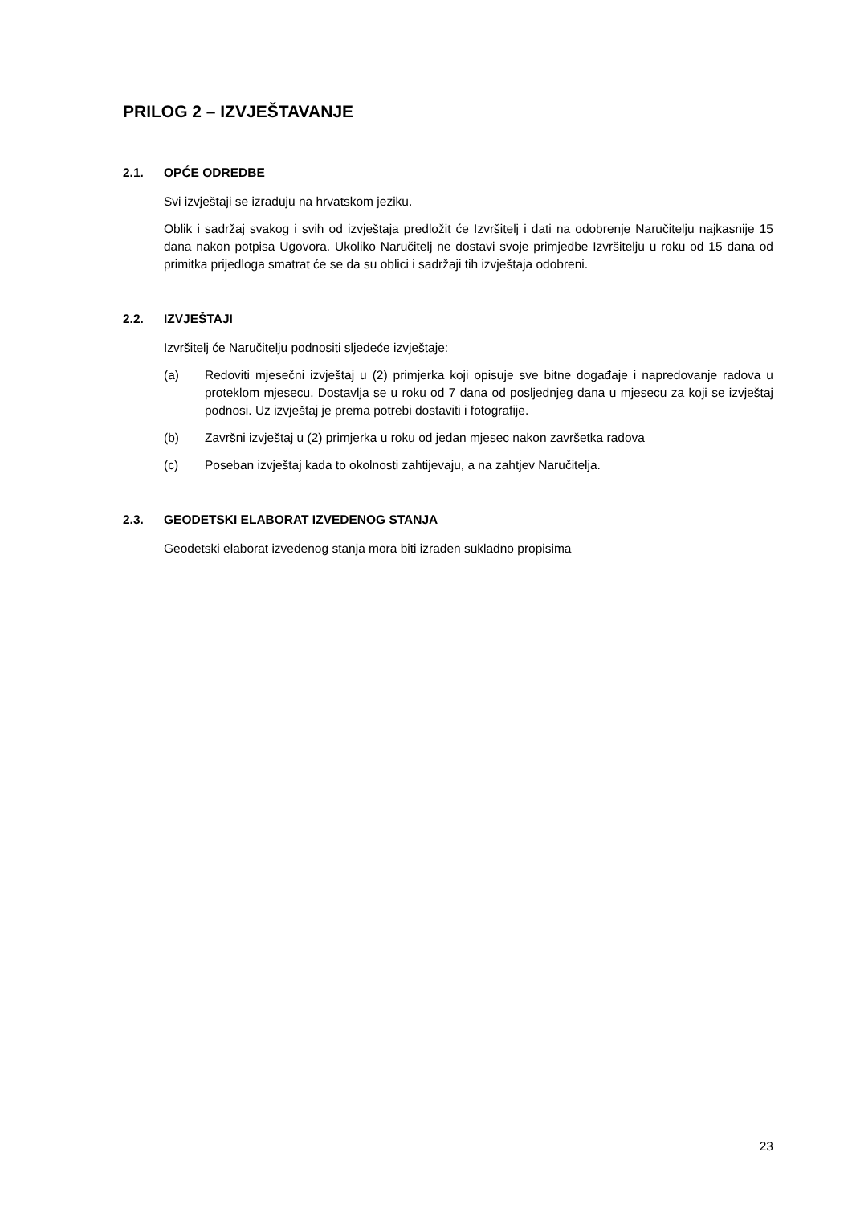PRILOG 2 – IZVJEŠTAVANJE
2.1. OPĆE ODREDBE
Svi izvještaji se izrađuju na hrvatskom jeziku.
Oblik i sadržaj svakog i svih od izvještaja predložit će Izvršitelj i dati na odobrenje Naručitelju najkasnije 15 dana nakon potpisa Ugovora. Ukoliko Naručitelj ne dostavi svoje primjedbe Izvršitelju u roku od 15 dana od primitka prijedloga smatrat će se da su oblici i sadržaji tih izvještaja odobreni.
2.2. IZVJEŠTAJI
Izvršitelj će Naručitelju podnositi sljedeće izvještaje:
(a) Redoviti mjesečni izvještaj u (2) primjerka koji opisuje sve bitne događaje i napredovanje radova u proteklom mjesecu. Dostavlja se u roku od 7 dana od posljednjeg dana u mjesecu za koji se izvještaj podnosi. Uz izvještaj je prema potrebi dostaviti i fotografije.
(b) Završni izvještaj u (2) primjerka u roku od jedan mjesec nakon završetka radova
(c) Poseban izvještaj kada to okolnosti zahtijevaju, a na zahtjev Naručitelja.
2.3. GEODETSKI ELABORAT IZVEDENOG STANJA
Geodetski elaborat izvedenog stanja mora biti izrađen sukladno propisima
23